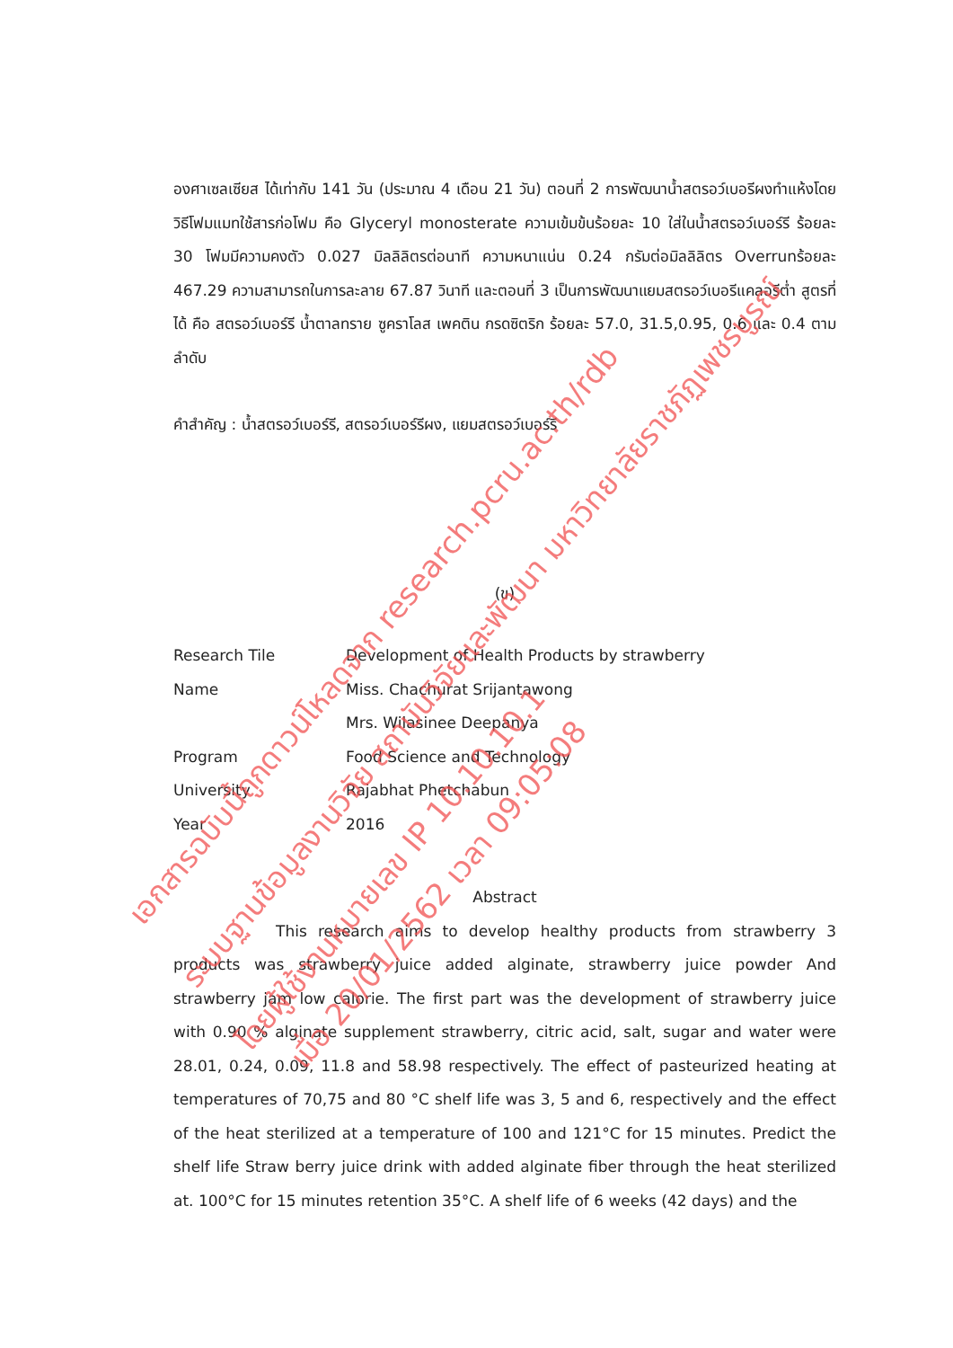องศาเซลเซียส ได้เท่ากับ 141 วัน (ประมาณ 4 เดือน 21 วัน) ตอนที่ 2 การพัฒนาน้ำสตรอว์เบอรีผงทำแห้งโดยวิธีโฟมแมทใช้สารก่อโฟม คือ Glyceryl monosterate ความเข้มข้นร้อยละ 10 ใส่ในน้ำสตรอว์เบอร์รี ร้อยละ 30 โฟมมีความคงตัว 0.027 มิลลิลิตรต่อนาที ความหนาแน่น 0.24 กรัมต่อมิลลิลิตร Overrunร้อยละ 467.29 ความสามารถในการละลาย 67.87 วินาที และตอนที่ 3 เป็นการพัฒนาแยมสตรอว์เบอรีแคลอรีต่ำ สูตรที่ได้ คือ สตรอว์เบอร์รี น้ำตาลทราย ซูคราโลส เพคติน กรดซิตริก ร้อยละ 57.0, 31.5,0.95, 0.6 และ 0.4 ตามลำดับ
คำสำคัญ : น้ำสตรอว์เบอร์รี, สตรอว์เบอร์รีผง, แยมสตรอว์เบอร์รี
(ข)
| Research Tile | Development of Health Products by strawberry |
| Name | Miss. Chachurat Srijantawong |
| | Mrs. Wilasinee Deepanya |
| Program | Food Science and Technology |
| University | Rajabhat Phetchabun |
| Year | 2016 |
Abstract
This research aims to develop healthy products from strawberry 3 products was strawberry juice added alginate, strawberry juice powder And strawberry jam low calorie. The first part was the development of strawberry juice with 0.90 % alginate supplement strawberry, citric acid, salt, sugar and water were 28.01, 0.24, 0.09, 11.8 and 58.98 respectively. The effect of pasteurized heating at temperatures of 70,75 and 80 °C shelf life was 3, 5 and 6, respectively and the effect of the heat sterilized at a temperature of 100 and 121°C for 15 minutes. Predict the shelf life Straw berry juice drink with added alginate fiber through the heat sterilized at. 100°C for 15 minutes retention 35°C. A shelf life of 6 weeks (42 days) and the
เอกสารฉบับนี้ถูกดาวน์โหลดจาก research.pcru.ac.th/rdb
ระบบฐานข้อมูลงานวิจัย สถาบันวิจัยและพัฒนา มหาวิทยาลัยราชภัฏเพชรบูรณ์
โดยผู้ใช้งานหมายเลข IP 10.10.10.1 เมื่อ 20/01/2562 เวลา 09:05:08